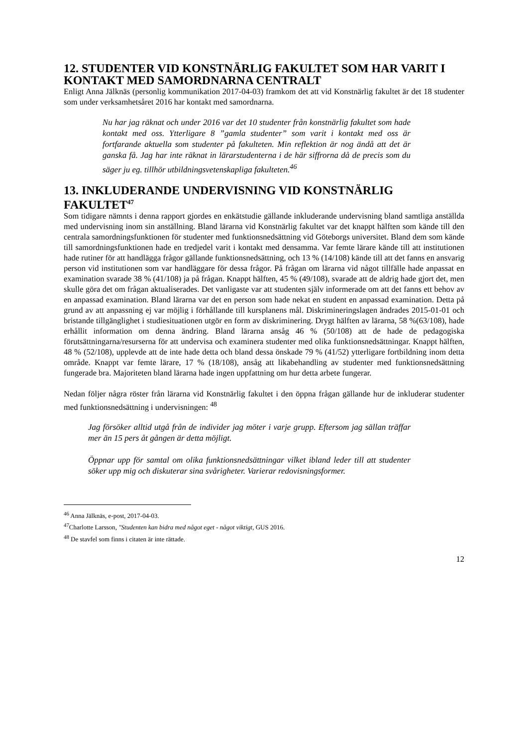12. STUDENTER VID KONSTNÄRLIG FAKULTET SOM HAR VARIT I KONTAKT MED SAMORDNARNA CENTRALT
Enligt Anna Jälknäs (personlig kommunikation 2017-04-03) framkom det att vid Konstnärlig fakultet är det 18 studenter som under verksamhetsåret 2016 har kontakt med samordnarna.
Nu har jag räknat och under 2016 var det 10 studenter från konstnärlig fakultet som hade kontakt med oss. Ytterligare 8 ”gamla studenter” som varit i kontakt med oss är fortfarande aktuella som studenter på fakulteten. Min reflektion är nog ändå att det är ganska få. Jag har inte räknat in lärarstudenterna i de här siffrorna då de precis som du säger ju eg. tillhör utbildningsvetenskapliga fakulteten.<sup>46</sup>
13. INKLUDERANDE UNDERVISNING VID KONSTNÄRLIG FAKULTET<sup>47</sup>
Som tidigare nämnts i denna rapport gjordes en enkätstudie gällande inkluderande undervisning bland samtliga anställda med undervisning inom sin anställning. Bland lärarna vid Konstnärlig fakultet var det knappt hälften som kände till den centrala samordningsfunktionen för studenter med funktionsnedsättning vid Göteborgs universitet. Bland dem som kände till samordningsfunktionen hade en tredjedel varit i kontakt med densamma. Var femte lärare kände till att institutionen hade rutiner för att handlägga frågor gällande funktionsnedsättning, och 13 % (14/108) kände till att det fanns en ansvarig person vid institutionen som var handläggare för dessa frågor. På frågan om lärarna vid något tillfälle hade anpassat en examination svarade 38 % (41/108) ja på frågan. Knappt hälften, 45 % (49/108), svarade att de aldrig hade gjort det, men skulle göra det om frågan aktualiserades. Det vanligaste var att studenten själv informerade om att det fanns ett behov av en anpassad examination. Bland lärarna var det en person som hade nekat en student en anpassad examination. Detta på grund av att anpassning ej var möjlig i förhållande till kursplanens mål. Diskrimineringslagen ändrades 2015-01-01 och bristande tillgänglighet i studiesituationen utgör en form av diskriminering. Drygt hälften av lärarna, 58 %(63/108), hade erhållit information om denna ändring. Bland lärarna ansåg 46 % (50/108) att de hade de pedagogiska förutsättningarna/resurserna för att undervisa och examinera studenter med olika funktionsnedsättningar. Knappt hälften, 48 % (52/108), upplevde att de inte hade detta och bland dessa önskade 79 % (41/52) ytterligare fortbildning inom detta område. Knappt var femte lärare, 17 % (18/108), ansåg att likabehandling av studenter med funktionsnedsättning fungerade bra. Majoriteten bland lärarna hade ingen uppfattning om hur detta arbete fungerar.
Nedan följer några röster från lärarna vid Konstnärlig fakultet i den öppna frågan gällande hur de inkluderar studenter med funktionsnedsättning i undervisningen: <sup>48</sup>
Jag försöker alltid utgå från de individer jag möter i varje grupp. Eftersom jag sällan träffar mer än 15 pers åt gången är detta möjligt.
Öppnar upp för samtal om olika funktionsnedsättningar vilket ibland leder till att studenter söker upp mig och diskuterar sina svårigheter. Varierar redovisningsformer.
<sup>46</sup> Anna Jälknäs, e-post, 2017-04-03.
<sup>47</sup> Charlotte Larsson, "Studenten kan bidra med något eget - något viktigt, GUS 2016.
<sup>48</sup> De stavfel som finns i citaten är inte rättade.
12